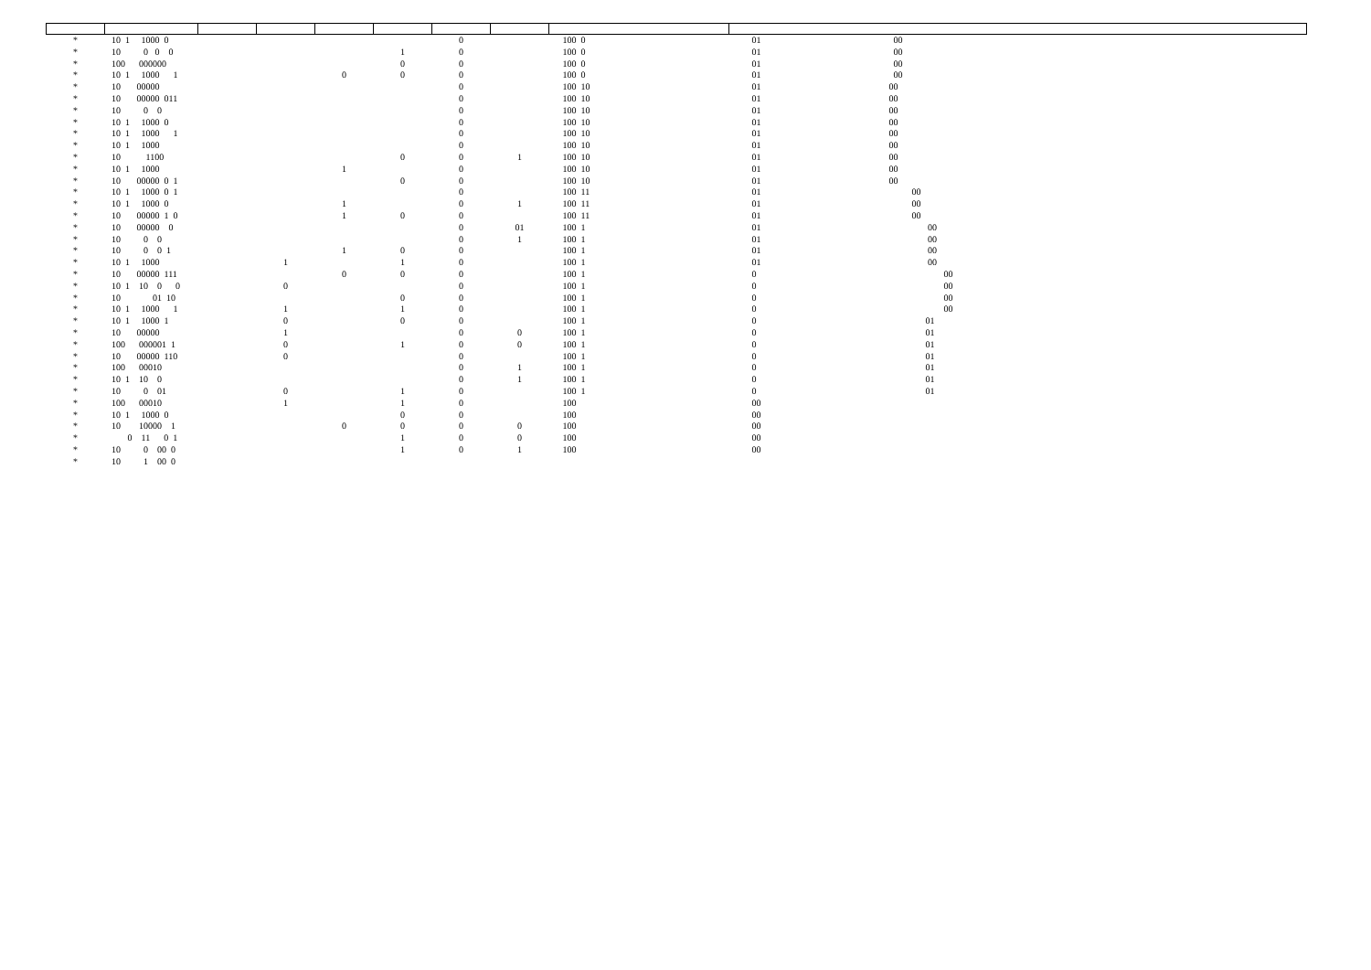| * | 10 1 1000 0 | | | | | 0 | | 100 0 | 01 00 |
| * | 10 0 0 0 | | | | 1 | 0 | | 100 0 | 01 00 |
| * | 100 000000 | | | | 0 | 0 | | 100 0 | 01 00 |
| * | 10 1 1000 1 | | | 0 | 0 | 0 | | 100 0 | 01 00 |
| * | 10 00000 | | | | | 0 | | 100 10 | 01 00 |
| * | 10 00000 011 | | | | | 0 | | 100 10 | 01 00 |
| * | 10 0 0 | | | | | 0 | | 100 10 | 01 00 |
| * | 10 1 1000 0 | | | | | 0 | | 100 10 | 01 00 |
| * | 10 1 1000 1 | | | | | 0 | | 100 10 | 01 00 |
| * | 10 1 1000 | | | | | 0 | | 100 10 | 01 00 |
| * | 10 1100 | | | | 0 | 0 | 1 | 100 10 | 01 00 |
| * | 10 1 1000 | | | 1 | | 0 | | 100 10 | 01 00 |
| * | 10 00000 0 1 | | | | 0 | 0 | | 100 10 | 01 00 |
| * | 10 1 1000 0 1 | | | | | 0 | | 100 11 | 01 00 |
| * | 10 1 1000 0 | | | 1 | | 0 | 1 | 100 11 | 01 00 |
| * | 10 00000 1 0 | | | 1 | 0 | 0 | | 100 11 | 01 00 |
| * | 10 00000 0 | | | | | 0 | 01 | 100 1 | 01 00 |
| * | 10 0 0 | | | | | 0 | 1 | 100 1 | 01 00 |
| * | 10 0 0 1 | | | 1 | 0 | 0 | | 100 1 | 01 00 |
| * | 10 1 1000 | | 1 | | 1 | 0 | | 100 1 | 01 00 |
| * | 10 00000 111 | | | 0 | 0 | 0 | | 100 1 | 0 00 |
| * | 10 1 10 0 0 | | 0 | | | 0 | | 100 1 | 0 00 |
| * | 10 01 10 | | | | 0 | 0 | | 100 1 | 0 00 |
| * | 10 1 1000 1 | | 1 | | 1 | 0 | | 100 1 | 0 00 |
| * | 10 1 1000 1 | | 0 | | 0 | 0 | | 100 1 | 0 01 |
| * | 10 00000 | | 1 | | | 0 | 0 | 100 1 | 0 01 |
| * | 100 000001 1 | | 0 | | 1 | 0 | 0 | 100 1 | 0 01 |
| * | 10 00000 110 | | 0 | | | 0 | | 100 1 | 0 01 |
| * | 100 00010 | | | | | 0 | 1 | 100 1 | 0 01 |
| * | 10 1 10 0 | | | | | 0 | 1 | 100 1 | 0 01 |
| * | 10 0 01 | | 0 | | 1 | 0 | | 100 1 | 0 01 |
| * | 100 00010 | | 1 | | 1 | 0 | | 100 | 00 |
| * | 10 1 1000 0 | | | | 0 | 0 | | 100 | 00 |
| * | 10 10000 1 | | | 0 | 0 | 0 | 0 | 100 | 00 |
| * | 0 11 0 1 | | | | 1 | 0 | 0 | 100 | 00 |
| * | 10 0 00 0 | | | | 1 | 0 | 1 | 100 | 00 |
| * | 10 1 00 0 | | | | | | | | |